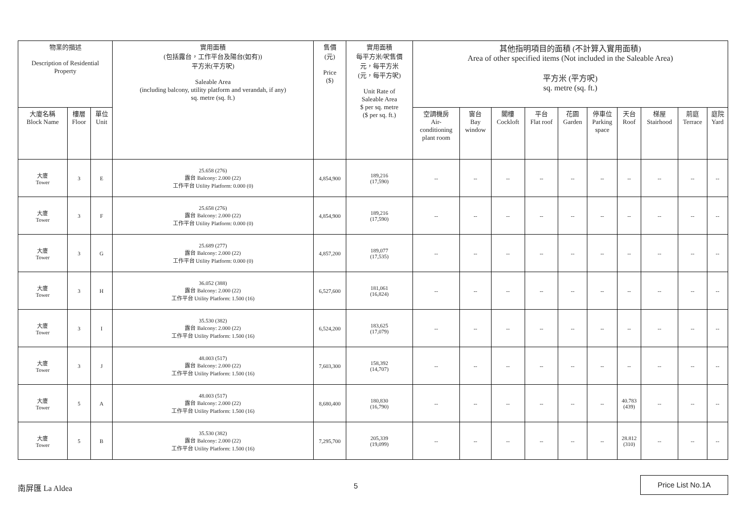| 物業的描述 Description of Residential Property | | | 實用面積 (包括露台，工作平台及陽台(如有)) 平方米(平方呎) Saleable Area (including balcony, utility platform and verandah, if any) sq. metre (sq. ft.) | 售價 (元) Price ($) | 實用面積 每平方米/呎售價 元，每平方米 (元，每平方呎) Unit Rate of Saleable Area $ per sq. metre ($ per sq. ft.) | 其他指明項目的面積 (不計算入實用面積) Area of other specified items (Not included in the Saleable Area) 平方米 (平方呎) sq. metre (sq. ft.) | | | | | | | | | |
| --- | --- | --- | --- | --- | --- | --- | --- | --- | --- | --- | --- | --- | --- | --- | --- |
| 大廈名稱 Block Name | 樓層 Floor | 單位 Unit | | | | 空調機房 Air- conditioning plant room | 窗台 Bay window | 閣樓 Cockloft | 平台 Flat roof | 花園 Garden | 停車位 Parking space | 天台 Roof | 梯屋 Stairhood | 前庭 Terrace | 庭院 Yard |
| 大廈 Tower | 3 | E | 25.658 (276) 露台 Balcony: 2.000 (22) 工作平台 Utility Platform: 0.000 (0) | 4,854,900 | 189,216 (17,590) | -- | -- | -- | -- | -- | -- | -- | -- | -- | -- |
| 大廈 Tower | 3 | F | 25.658 (276) 露台 Balcony: 2.000 (22) 工作平台 Utility Platform: 0.000 (0) | 4,854,900 | 189,216 (17,590) | -- | -- | -- | -- | -- | -- | -- | -- | -- | -- |
| 大廈 Tower | 3 | G | 25.689 (277) 露台 Balcony: 2.000 (22) 工作平台 Utility Platform: 0.000 (0) | 4,857,200 | 189,077 (17,535) | -- | -- | -- | -- | -- | -- | -- | -- | -- | -- |
| 大廈 Tower | 3 | H | 36.052 (388) 露台 Balcony: 2.000 (22) 工作平台 Utility Platform: 1.500 (16) | 6,527,600 | 181,061 (16,824) | -- | -- | -- | -- | -- | -- | -- | -- | -- | -- |
| 大廈 Tower | 3 | I | 35.530 (382) 露台 Balcony: 2.000 (22) 工作平台 Utility Platform: 1.500 (16) | 6,524,200 | 183,625 (17,079) | -- | -- | -- | -- | -- | -- | -- | -- | -- | -- |
| 大廈 Tower | 3 | J | 48.003 (517) 露台 Balcony: 2.000 (22) 工作平台 Utility Platform: 1.500 (16) | 7,603,300 | 158,392 (14,707) | -- | -- | -- | -- | -- | -- | -- | -- | -- | -- |
| 大廈 Tower | 5 | A | 48.003 (517) 露台 Balcony: 2.000 (22) 工作平台 Utility Platform: 1.500 (16) | 8,680,400 | 180,830 (16,790) | -- | -- | -- | -- | -- | -- | 40.783 (439) | -- | -- | -- |
| 大廈 Tower | 5 | B | 35.530 (382) 露台 Balcony: 2.000 (22) 工作平台 Utility Platform: 1.500 (16) | 7,295,700 | 205,339 (19,099) | -- | -- | -- | -- | -- | -- | 28.812 (310) | -- | -- | -- |
南屏匯 La Aldea 5
Price List No.1A